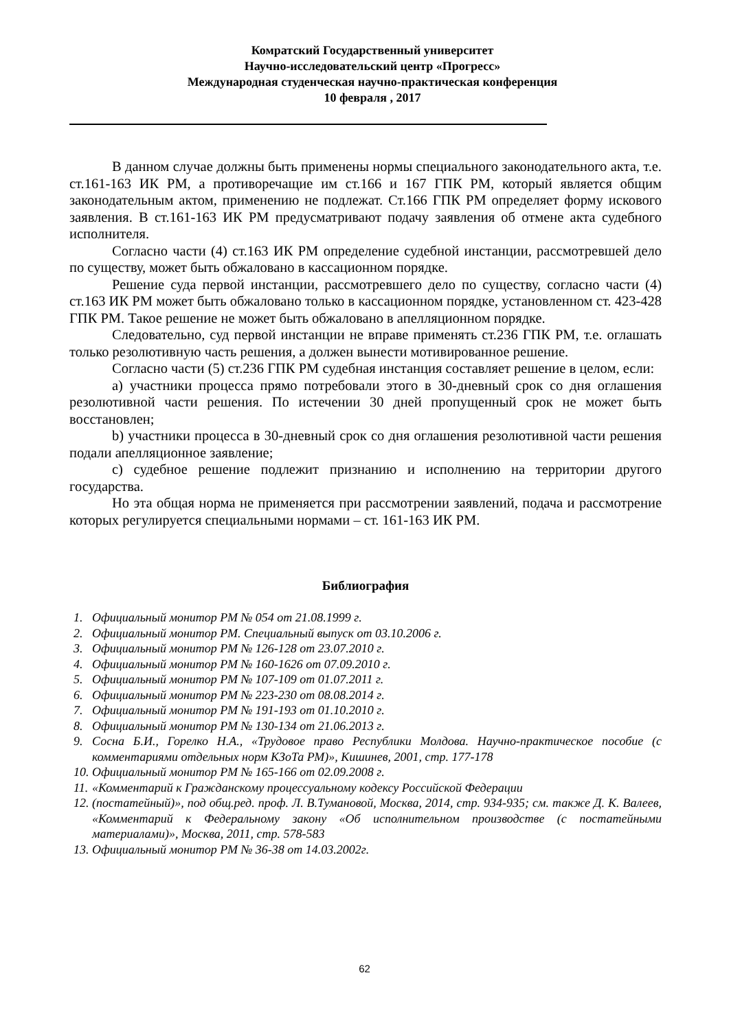Комратский Государственный университет
Научно-исследовательский центр «Прогресс»
Международная студенческая научно-практическая конференция
10 февраля , 2017
В данном случае должны быть применены нормы специального законодательного акта, т.е. ст.161-163 ИК РМ, а противоречащие им ст.166 и 167 ГПК РМ, который является общим законодательным актом, применению не подлежат. Ст.166 ГПК РМ определяет форму искового заявления. В ст.161-163 ИК РМ предусматривают подачу заявления об отмене акта судебного исполнителя.
Согласно части (4) ст.163 ИК РМ определение судебной инстанции, рассмотревшей дело по существу, может быть обжаловано в кассационном порядке.
Решение суда первой инстанции, рассмотревшего дело по существу, согласно части (4) ст.163 ИК РМ может быть обжаловано только в кассационном порядке, установленном ст. 423-428 ГПК РМ. Такое решение не может быть обжаловано в апелляционном порядке.
Следовательно, суд первой инстанции не вправе применять ст.236 ГПК РМ, т.е. оглашать только резолютивную часть решения, а должен вынести мотивированное решение.
Согласно части (5) ст.236 ГПК РМ судебная инстанция составляет решение в целом, если:
a) участники процесса прямо потребовали этого в 30-дневный срок со дня оглашения резолютивной части решения. По истечении 30 дней пропущенный срок не может быть восстановлен;
b) участники процесса в 30-дневный срок со дня оглашения резолютивной части решения подали апелляционное заявление;
c) судебное решение подлежит признанию и исполнению на территории другого государства.
Но эта общая норма не применяется при рассмотрении заявлений, подача и рассмотрение которых регулируется специальными нормами – ст. 161-163 ИК РМ.
Библиография
1. Официальный монитор РМ № 054 от 21.08.1999 г.
2. Официальный монитор РМ. Специальный выпуск от 03.10.2006 г.
3. Официальный монитор РМ № 126-128 от 23.07.2010 г.
4. Официальный монитор РМ № 160-1626 от 07.09.2010 г.
5. Официальный монитор РМ № 107-109 от 01.07.2011 г.
6. Официальный монитор РМ № 223-230 от 08.08.2014 г.
7. Официальный монитор РМ № 191-193 от 01.10.2010 г.
8. Официальный монитор РМ № 130-134 от 21.06.2013 г.
9. Сосна Б.И., Горелко Н.А., «Трудовое право Республики Молдова. Научно-практическое пособие (с комментариями отдельных норм КЗоТа РМ)», Кишинев, 2001, стр. 177-178
10. Официальный монитор РМ № 165-166 от 02.09.2008 г.
11. «Комментарий к Гражданскому процессуальному кодексу Российской Федерации
12. (постатейный)», под общ.ред. проф. Л. В.Тумановой, Москва, 2014, стр. 934-935; см. также Д. К. Валеев, «Комментарий к Федеральному закону «Об исполнительном производстве (с постатейными материалами)», Москва, 2011, стр. 578-583
13. Официальный монитор РМ № 36-38 от 14.03.2002г.
62